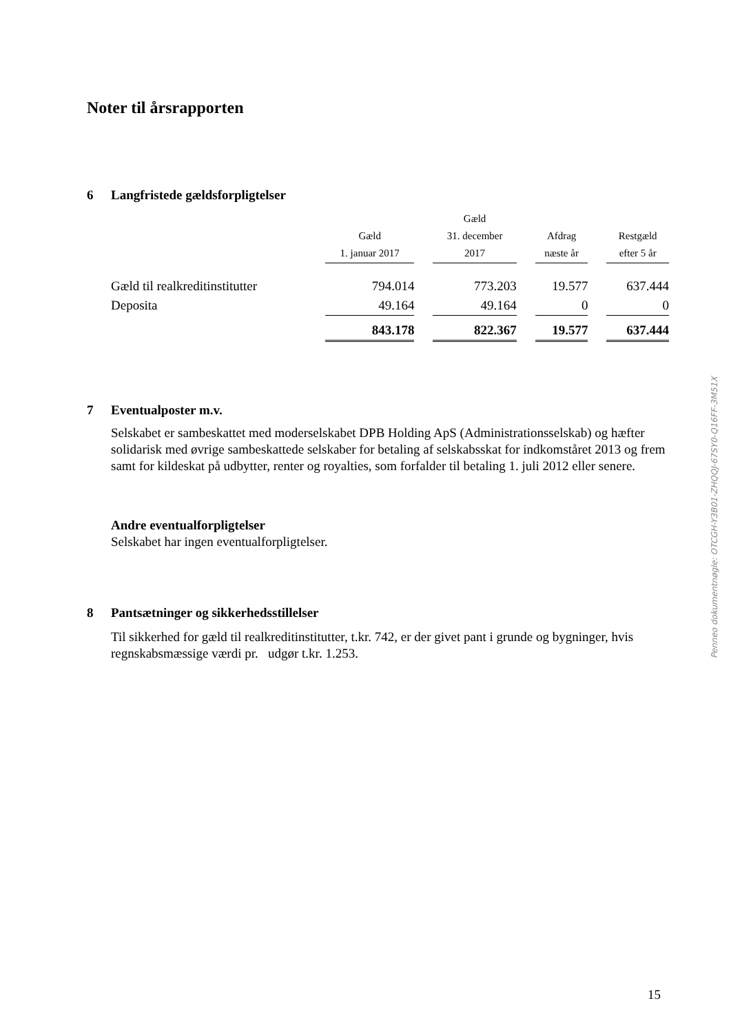Noter til årsrapporten
6 Langfristede gældsforpligtelser
| | Gæld 1. januar 2017 | | Gæld 31. december 2017 | | Afdrag næste år | | Restgæld efter 5 år |
| --- | --- | --- | --- | --- | --- | --- | --- |
| Gæld til realkreditinstitutter | 794.014 | | 773.203 | | 19.577 | | 637.444 |
| Deposita | 49.164 | | 49.164 | | 0 | | 0 |
| | 843.178 | | 822.367 | | 19.577 | | 637.444 |
7 Eventualposter m.v.
Selskabet er sambeskattet med moderselskabet DPB Holding ApS (Administrationsselskab) og hæfter solidarisk med øvrige sambeskattede selskaber for betaling af selskabsskat for indkomståret 2013 og frem samt for kildeskat på udbytter, renter og royalties, som forfalder til betaling 1. juli 2012 eller senere.
Andre eventualforpligtelser
Selskabet har ingen eventualforpligtelser.
8 Pantsætninger og sikkerhedsstillelser
Til sikkerhed for gæld til realkreditinstitutter, t.kr. 742, er der givet pant i grunde og bygninger, hvis regnskabsmæssige værdi pr. udgør t.kr. 1.253.
Penneo dokumentnøgle: OTCGH-Y3B01-ZHQQJ-67SY0-Q16FF-3M51X
15